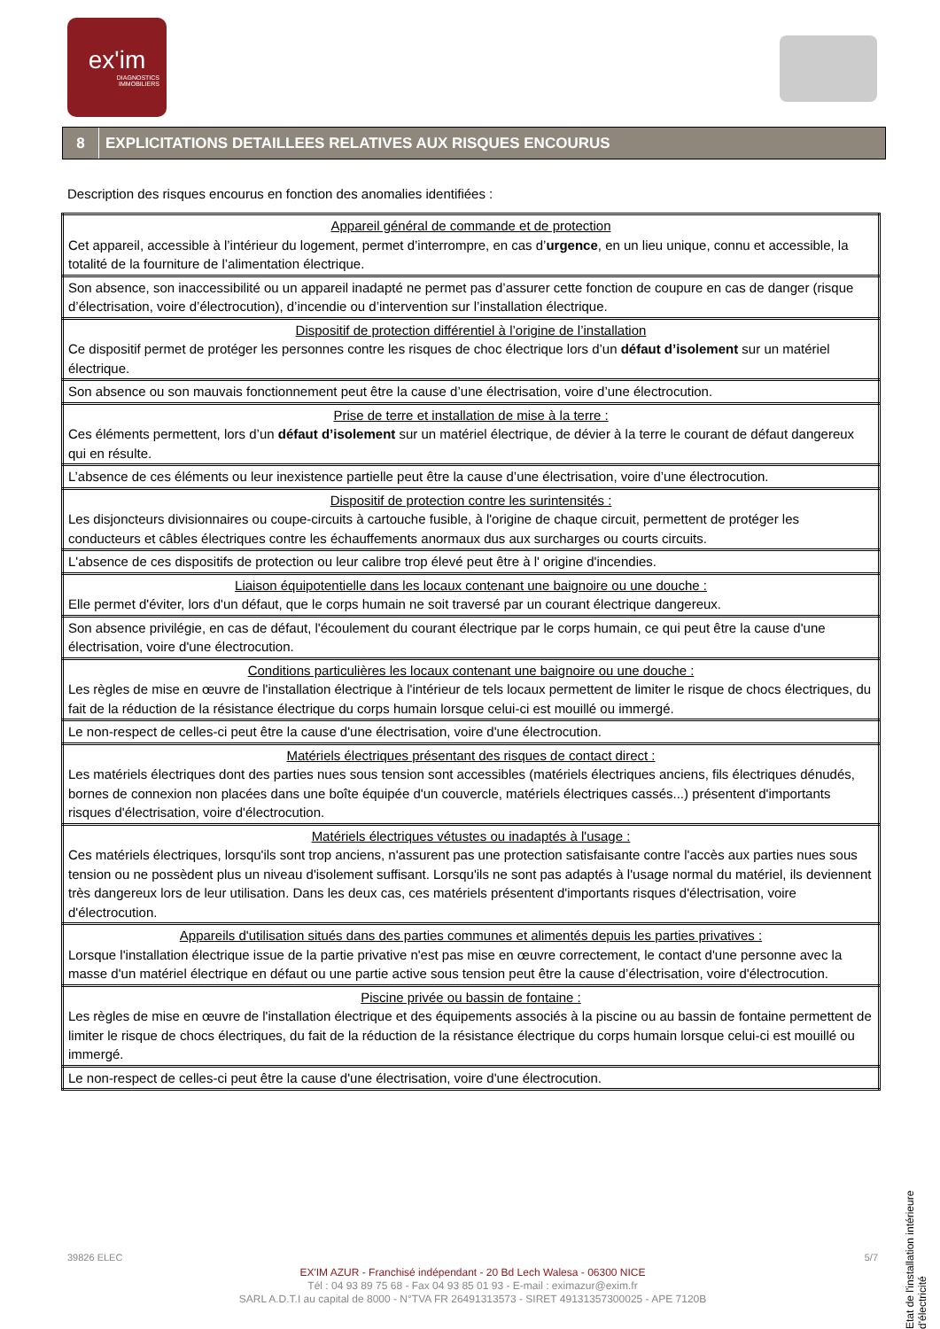ex'im
DIAGNOSTICS
IMMOBILIERS
8 EXPLICITATIONS DETAILLEES RELATIVES AUX RISQUES ENCOURUS
Description des risques encourus en fonction des anomalies identifiées :
| Appareil général de commande et de protection Cet appareil, accessible à l’intérieur du logement, permet d’interrompre, en cas d’ urgence , en un lieu unique, connu et accessible, la totalité de la fourniture de l’alimentation électrique. |
| Son absence, son inaccessibilité ou un appareil inadapté ne permet pas d’assurer cette fonction de coupure en cas de danger (risque d’électrisation, voire d’électrocution), d’incendie ou d’intervention sur l’installation électrique. |
| Dispositif de protection différentiel à l’origine de l’installation Ce dispositif permet de protéger les personnes contre les risques de choc électrique lors d’un défaut d’isolement sur un matériel électrique. |
| Son absence ou son mauvais fonctionnement peut être la cause d’une électrisation, voire d’une électrocution. |
| Prise de terre et installation de mise à la terre : Ces éléments permettent, lors d’un défaut d’isolement sur un matériel électrique, de dévier à la terre le courant de défaut dangereux qui en résulte. |
| L’absence de ces éléments ou leur inexistence partielle peut être la cause d’une électrisation, voire d’une électrocution. |
| Dispositif de protection contre les surintensités : Les disjoncteurs divisionnaires ou coupe-circuits à cartouche fusible, à l'origine de chaque circuit, permettent de protéger les conducteurs et câbles électriques contre les échauffements anormaux dus aux surcharges ou courts circuits. |
| L'absence de ces dispositifs de protection ou leur calibre trop élevé peut être à l' origine d'incendies. |
| Liaison équipotentielle dans les locaux contenant une baignoire ou une douche : Elle permet d'éviter, lors d'un défaut, que le corps humain ne soit traversé par un courant électrique dangereux. |
| Son absence privilégie, en cas de défaut, l'écoulement du courant électrique par le corps humain, ce qui peut être la cause d'une électrisation, voire d'une électrocution. |
| Conditions particulières les locaux contenant une baignoire ou une douche : Les règles de mise en œuvre de l'installation électrique à l'intérieur de tels locaux permettent de limiter le risque de chocs électriques, du fait de la réduction de la résistance électrique du corps humain lorsque celui-ci est mouillé ou immergé. |
| Le non-respect de celles-ci peut être la cause d'une électrisation, voire d'une électrocution. |
| Matériels électriques présentant des risques de contact direct : Les matériels électriques dont des parties nues sous tension sont accessibles (matériels électriques anciens, fils électriques dénudés, bornes de connexion non placées dans une boîte équipée d'un couvercle, matériels électriques cassés...) présentent d'importants risques d'électrisation, voire d'électrocution. |
| Matériels électriques vétustes ou inadaptés à l'usage : Ces matériels électriques, lorsqu'ils sont trop anciens, n'assurent pas une protection satisfaisante contre l'accès aux parties nues sous tension ou ne possèdent plus un niveau d'isolement suffisant. Lorsqu'ils ne sont pas adaptés à l'usage normal du matériel, ils deviennent très dangereux lors de leur utilisation. Dans les deux cas, ces matériels présentent d'importants risques d'électrisation, voire d'électrocution. |
| Appareils d'utilisation situés dans des parties communes et alimentés depuis les parties privatives : Lorsque l'installation électrique issue de la partie privative n'est pas mise en œuvre correctement, le contact d'une personne avec la masse d'un matériel électrique en défaut ou une partie active sous tension peut être la cause d’électrisation, voire d'électrocution. |
| Piscine privée ou bassin de fontaine : Les règles de mise en œuvre de l'installation électrique et des équipements associés à la piscine ou au bassin de fontaine permettent de limiter le risque de chocs électriques, du fait de la réduction de la résistance électrique du corps humain lorsque celui-ci est mouillé ou immergé. |
| Le non-respect de celles-ci peut être la cause d'une électrisation, voire d'une électrocution. |
Etat de l'installation intérieure d'électricité
39826 ELEC 5/7
EX'IM AZUR - Franchisé indépendant - 20 Bd Lech Walesa - 06300 NICE
Tél : 04 93 89 75 68 - Fax 04 93 85 01 93 - E-mail : eximazur@exim.fr
SARL A.D.T.I au capital de 8000 - N°TVA FR 26491313573 - SIRET 49131357300025 - APE 7120B